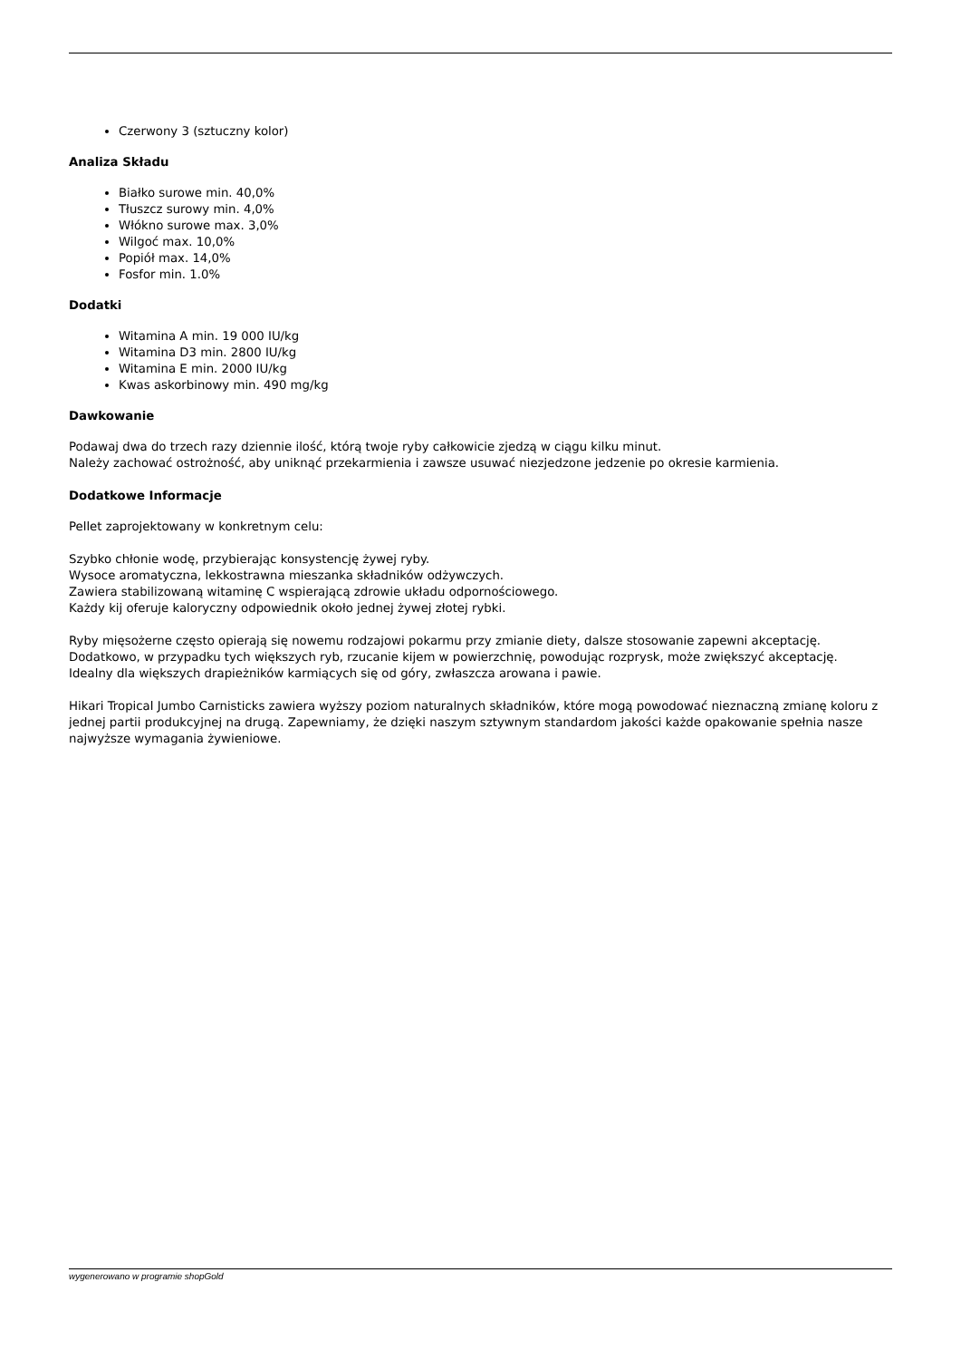Czerwony 3 (sztuczny kolor)
Analiza Składu
Białko surowe min. 40,0%
Tłuszcz surowy min. 4,0%
Włókno surowe max. 3,0%
Wilgoć max. 10,0%
Popiół max. 14,0%
Fosfor min. 1.0%
Dodatki
Witamina A min. 19 000 IU/kg
Witamina D3 min. 2800 IU/kg
Witamina E min. 2000 IU/kg
Kwas askorbinowy min. 490 mg/kg
Dawkowanie
Podawaj dwa do trzech razy dziennie ilość, którą twoje ryby całkowicie zjedzą w ciągu kilku minut.
Należy zachować ostrożność, aby uniknąć przekarmienia i zawsze usuwać niezjedzone jedzenie po okresie karmienia.
Dodatkowe Informacje
Pellet zaprojektowany w konkretnym celu:
Szybko chłonie wodę, przybierając konsystencję żywej ryby.
Wysoce aromatyczna, lekkostrawna mieszanka składników odżywczych.
Zawiera stabilizowaną witaminę C wspierającą zdrowie układu odpornościowego.
Każdy kij oferuje kaloryczny odpowiednik około jednej żywej złotej rybki.
Ryby mięsożerne często opierają się nowemu rodzajowi pokarmu przy zmianie diety, dalsze stosowanie zapewni akceptację.
Dodatkowo, w przypadku tych większych ryb, rzucanie kijem w powierzchnię, powodując rozprysk, może zwiększyć akceptację.
Idealny dla większych drapieżników karmiących się od góry, zwłaszcza arowana i pawie.
Hikari Tropical Jumbo Carnisticks zawiera wyższy poziom naturalnych składników, które mogą powodować nieznaczną zmianę koloru z jednej partii produkcyjnej na drugą. Zapewniamy, że dzięki naszym sztywnym standardom jakości każde opakowanie spełnia nasze najwyższe wymagania żywieniowe.
wygenerowano w programie shopGold